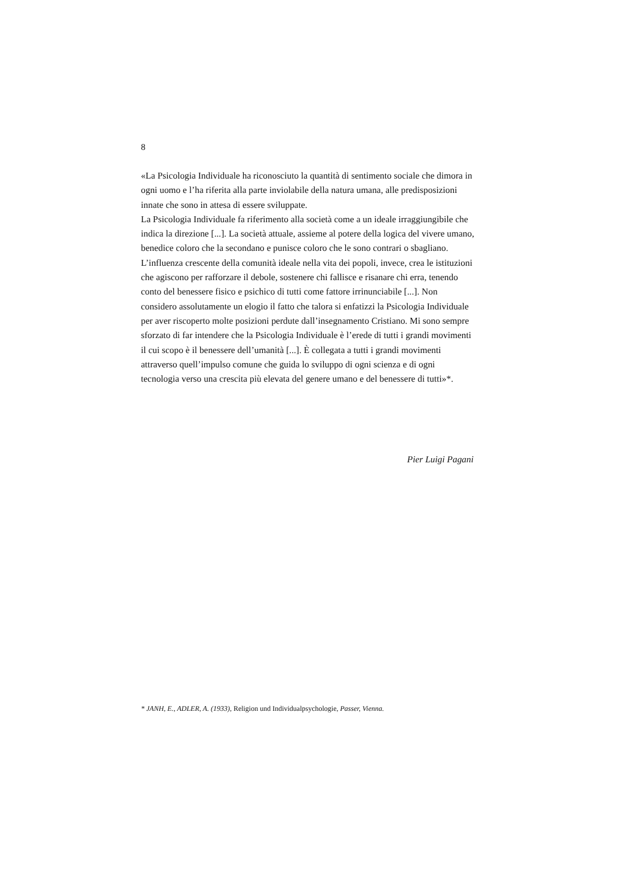8
«La Psicologia Individuale ha riconosciuto la quantità di sentimento sociale che dimora in ogni uomo e l’ha riferita alla parte inviolabile della natura umana, alle predisposizioni innate che sono in attesa di essere sviluppate.
La Psicologia Individuale fa riferimento alla società come a un ideale irraggiungibile che indica la direzione [...]. La società attuale, assieme al potere della logica del vivere umano, benedice coloro che la secondano e punisce coloro che le sono contrari o sbagliano. L’influenza crescente della comunità ideale nella vita dei popoli, invece, crea le istituzioni che agiscono per rafforzare il debole, sostenere chi fallisce e risanare chi erra, tenendo conto del benessere fisico e psichico di tutti come fattore irrinunciabile [...]. Non considero assolutamente un elogio il fatto che talora si enfatizzi la Psicologia Individuale per aver riscoperto molte posizioni perdute dall’insegnamento Cristiano. Mi sono sempre sforzato di far intendere che la Psicologia Individuale è l’erede di tutti i grandi movimenti il cui scopo è il benessere dell’umanità [...]. È collegata a tutti i grandi movimenti attraverso quell’impulso comune che guida lo sviluppo di ogni scienza e di ogni tecnologia verso una crescita più elevata del genere umano e del benessere di tutti»*.
Pier Luigi Pagani
* JANH, E., ADLER, A. (1933), Religion und Individualpsychologie, Passer, Vienna.